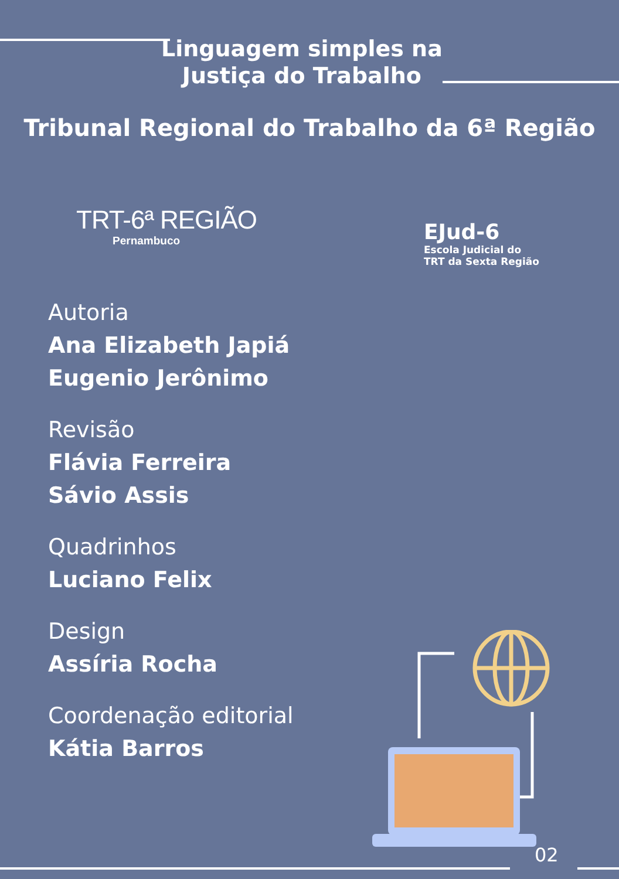Linguagem simples na
Justiça do Trabalho
Tribunal Regional do Trabalho da 6ª Região
TRT-6ª REGIÃO
Pernambuco
EJud-6
Escola Judicial do
TRT da Sexta Região
Autoria
Ana Elizabeth Japiá
Eugenio Jerônimo
Revisão
Flávia Ferreira
Sávio Assis
Quadrinhos
Luciano Felix
Design
Assíria Rocha
Coordenação editorial
Kátia Barros
02